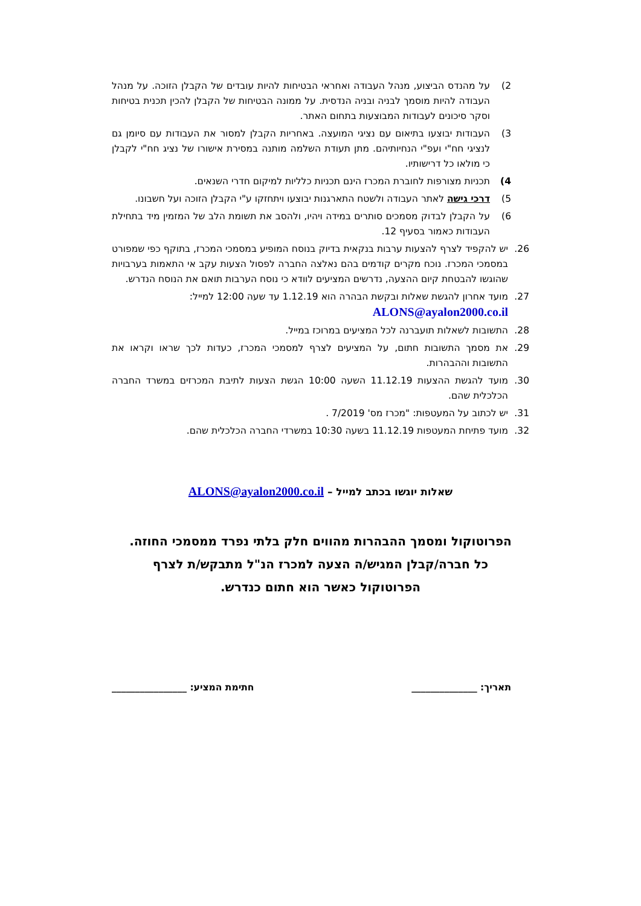2) על מהנדס הביצוע, מנהל העבודה ואחראי הבטיחות להיות עובדים של הקבלן הזוכה. על מנהל העבודה להיות מוסמך לבניה ובניה הנדסית. על ממונה הבטיחות של הקבלן להכין תכנית בטיחות וסקר סיכונים לעבודות המבוצעות בתחום האתר.
3) העבודות יבוצעו בתיאום עם נציגי המועצה. באחריות הקבלן למסור את העבודות עם סיומן גם לנציגי חח"י ועפ"י הנחיותיהם. מתן תעודת השלמה מותנה במסירת אישורו של נציג חח"י לקבלן כי מולאו כל דרישותיו.
4) תכניות מצורפות לחוברת המכרז הינם תכניות כלליות למיקום חדרי השנאים.
5) דרכי גישה לאתר העבודה ולשטח התארגנות יבוצעו ויתחזקו ע"י הקבלן הזוכה ועל חשבונו.
6) על הקבלן לבדוק מסמכים סותרים במידה ויהיו, ולהסב את תשומת הלב של המזמין מיד בתחילת העבודות כאמור בסעיף 12.
26. יש להקפיד לצרף להצעות ערבות בנקאית בדיוק בנוסח המופיע במסמכי המכרז, בתוקף כפי שמפורט במסמכי המכרז. נוכח מקרים קודמים בהם נאלצה החברה לפסול הצעות עקב אי התאמות בערבויות שהוגשו להבטחת קיום ההצעה, נדרשים המציעים לוודא כי נוסח הערבות תואם את הנוסח הנדרש.
27. מועד אחרון להגשת שאלות ובקשת הבהרה הוא 1.12.19 עד שעה 12:00 למייל:
ALONS@ayalon2000.co.il
28. התשובות לשאלות תועברנה לכל המציעים במרוכז במייל.
29. את מסמך התשובות חתום, על המציעים לצרף למסמכי המכרז, כעדות לכך שראו וקראו את התשובות וההבהרות.
30. מועד להגשת ההצעות 11.12.19 השעה 10:00 הגשת הצעות לתיבת המכרזים במשרד החברה הכלכלית שהם.
31. יש לכתוב על המעטפות: "מכרז מס' 7/2019 .
32. מועד פתיחת המעטפות 11.12.19 בשעה 10:30 במשרדי החברה הכלכלית שהם.
שאלות יוגשו בכתב למייל – ALONS@ayalon2000.co.il
הפרוטוקול ומסמך ההבהרות מהווים חלק בלתי נפרד ממסמכי החוזה.
כל חברה/קבלן המגיש/ה הצעה למכרז הנ"ל מתבקש/ת לצרף
הפרוטוקול כאשר הוא חתום כנדרש.
תאריך: ______________ חתימת המציע: ________________